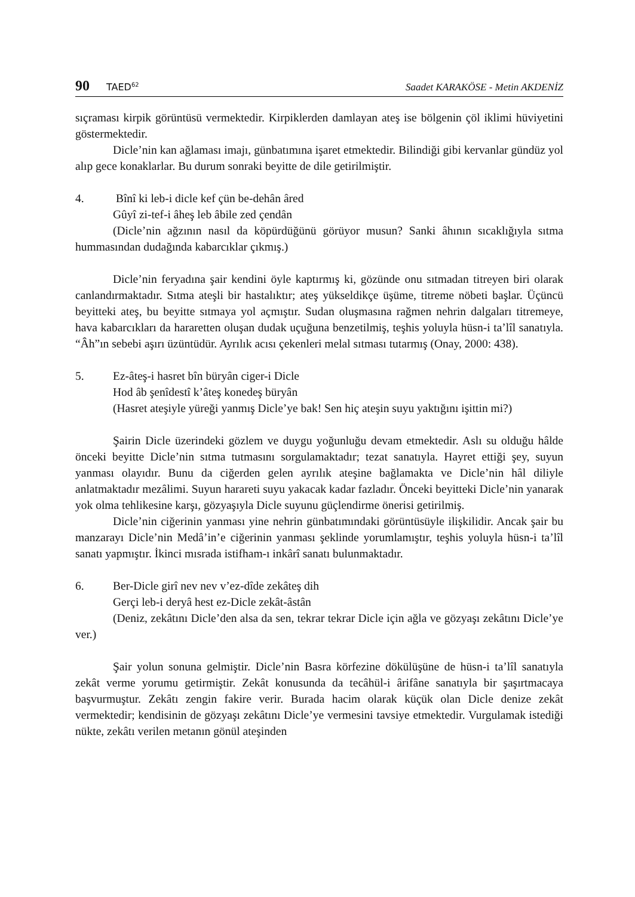90 TAED<sup>62</sup> Saadet KARAKÖSE - Metin AKDENİZ
sıçraması kirpik görüntüsü vermektedir. Kirpiklerden damlayan ateş ise bölgenin çöl iklimi hüviyetini göstermektedir.
Dicle’nin kan ağlaması imajı, günbatımına işaret etmektedir. Bilindiği gibi kervanlar gündüz yol alıp gece konaklarlar. Bu durum sonraki beyitte de dile getirilmiştir.
4. Bînî ki leb-i dicle kef çün be-dehân âred
Gûyî zi-tef-i âheş leb âbile zed çendân
(Dicle’nin ağzının nasıl da köpürdüğünü görüyor musun? Sanki âhının sıcaklığıyla sıtma hummasından dudağında kabarcıklar çıkmış.)
Dicle’nin feryadına şair kendini öyle kaptırmış ki, gözünde onu sıtmadan titreyen biri olarak canlandırmaktadır. Sıtma ateşli bir hastalıktır; ateş yükseldikçe üşüme, titreme nöbeti başlar. Üçüncü beyitteki ateş, bu beyitte sıtmaya yol açmıştır. Sudan oluşmasına rağmen nehrin dalgaları titremeye, hava kabarcıkları da hararetten oluşan dudak uçuğuna benzetilmiş, teşhis yoluyla hüsn-i ta’lîl sanatıyla. “Âh”ın sebebi aşırı üzüntüdür. Ayrılık acısı çekenleri melal sıtması tutarmış (Onay, 2000: 438).
5. Ez-âteş-i hasret bîn büryân ciger-i Dicle
Hod âb şenîdestî k’âteş konedeş büryân
(Hasret ateşiyle yüreği yanmış Dicle’ye bak! Sen hiç ateşin suyu yaktığını işittin mi?)
Şairin Dicle üzerindeki gözlem ve duygu yoğunluğu devam etmektedir. Aslı su olduğu hâlde önceki beyitte Dicle’nin sıtma tutmasını sorgulamaktadır; tezat sanatıyla. Hayret ettiği şey, suyun yanması olayıdır. Bunu da ciğerden gelen ayrılık ateşine bağlamakta ve Dicle’nin hâl diliyle anlatmaktadır mezâlimi. Suyun harareti suyu yakacak kadar fazladır. Önceki beyitteki Dicle’nin yanarak yok olma tehlikesine karşı, gözyaşıyla Dicle suyunu güçlendirme önerisi getirilmiş.
Dicle’nin ciğerinin yanması yine nehrin günbatımındaki görüntüsüyle ilişkilidir. Ancak şair bu manzarayı Dicle’nin Medâ’in’e ciğerinin yanması şeklinde yorumlamıştır, teşhis yoluyla hüsn-i ta’lîl sanatı yapmıştır. İkinci mısrada istifham-ı inkârî sanatı bulunmaktadır.
6. Ber-Dicle girî nev nev v’ez-dîde zekâteş dih
Gerçi leb-i deryâ hest ez-Dicle zekât-âstân
(Deniz, zekâtını Dicle’den alsa da sen, tekrar tekrar Dicle için ağla ve gözyaşı zekâtını Dicle’ye ver.)
Şair yolun sonuna gelmiştir. Dicle’nin Basra körfezine dökülüşüne de hüsn-i ta’lîl sanatıyla zekât verme yorumu getirmiştir. Zekât konusunda da tecâhül-i ârifâne sanatıyla bir şaşırtmacaya başvurmuştur. Zekâtı zengin fakire verir. Burada hacim olarak küçük olan Dicle denize zekât vermektedir; kendisinin de gözyaşı zekâtını Dicle’ye vermesini tavsiye etmektedir. Vurgulamak istediği nükte, zekâtı verilen metanın gönül ateşinden